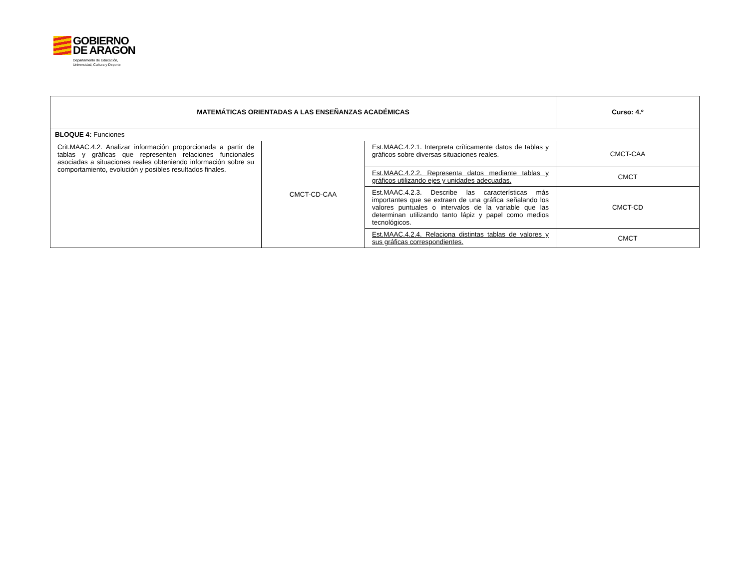GOBIERNO DE ARAGON Departamento de Educación,
Universidad, Cultura y Deporte
| MATEMÁTICAS ORIENTADAS A LAS ENSEÑANZAS ACADÉMICAS | | | Curso: 4.º |
| BLOQUE 4: Funciones | | | |
| Crit.MAAC.4.2. Analizar información proporcionada a partir de tablas y gráficas que representen relaciones funcionales asociadas a situaciones reales obteniendo información sobre su comportamiento, evolución y posibles resultados finales. | CMCT-CD-CAA | Est.MAAC.4.2.1. Interpreta críticamente datos de tablas y gráficos sobre diversas situaciones reales. | CMCT-CAA |
| | | Est.MAAC.4.2.2. Representa datos mediante tablas y gráficos utilizando ejes y unidades adecuadas. | CMCT |
| | | Est.MAAC.4.2.3. Describe las características más importantes que se extraen de una gráfica señalando los valores puntuales o intervalos de la variable que las determinan utilizando tanto lápiz y papel como medios tecnológicos. | CMCT-CD |
| | | Est.MAAC.4.2.4. Relaciona distintas tablas de valores y sus gráficas correspondientes. | CMCT |